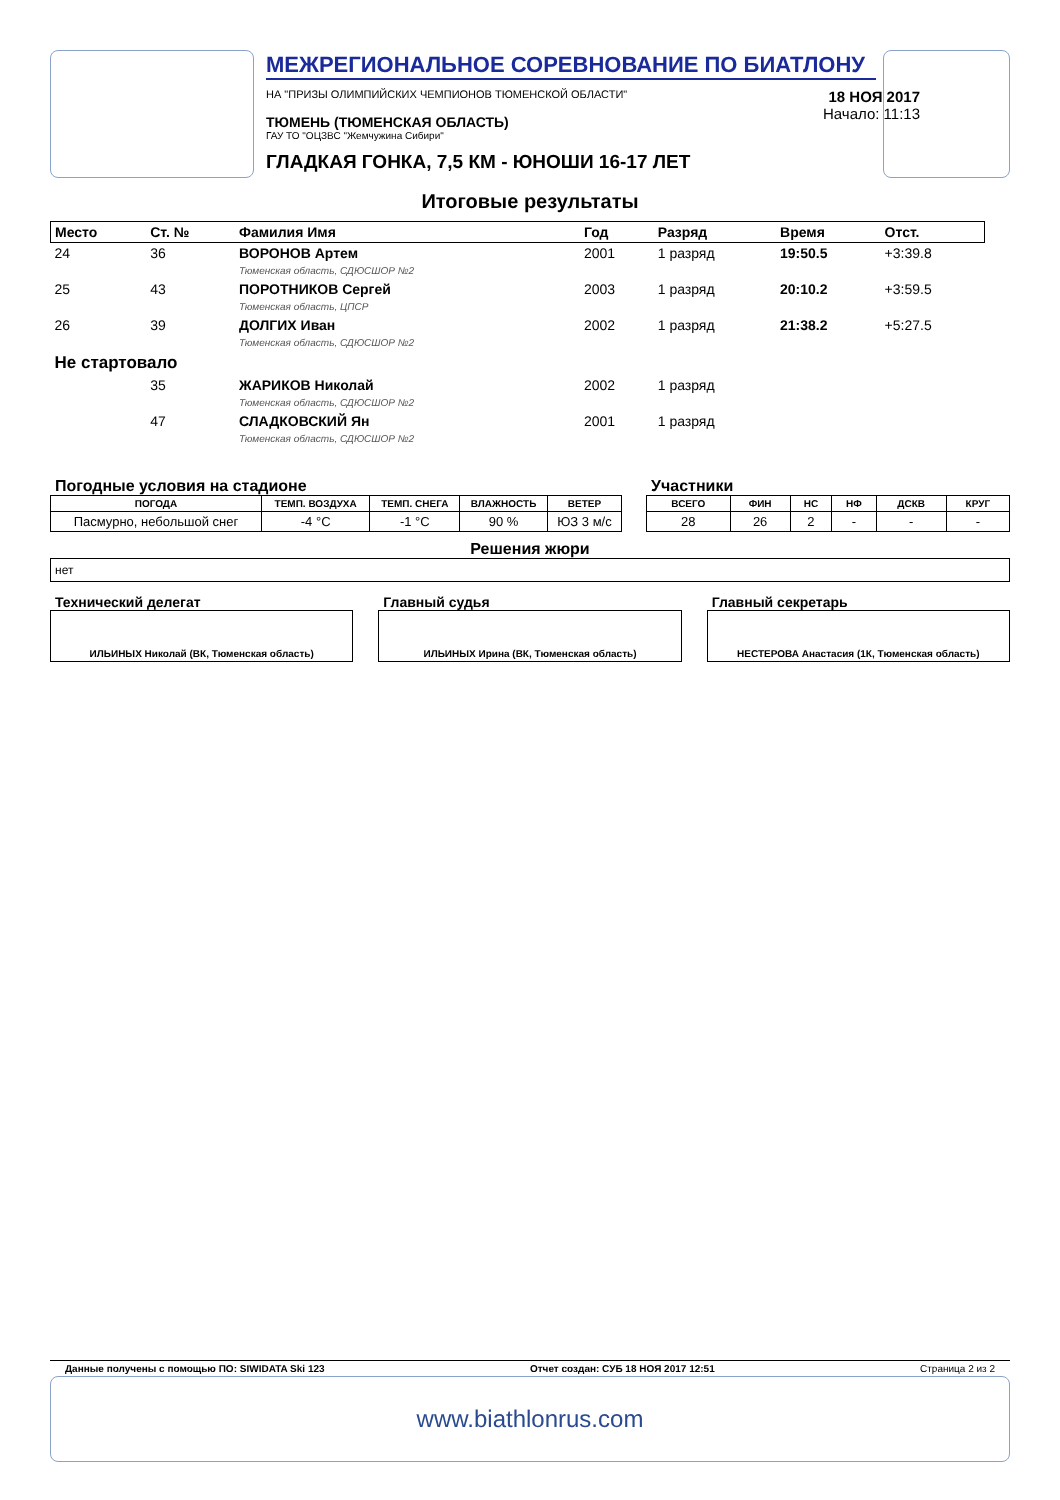МЕЖРЕГИОНАЛЬНОЕ СОРЕВНОВАНИЕ ПО БИАТЛОНУ
НА "ПРИЗЫ ОЛИМПИЙСКИХ ЧЕМПИОНОВ ТЮМЕНСКОЙ ОБЛАСТИ"
ТЮМЕНЬ (ТЮМЕНСКАЯ ОБЛАСТЬ)
ГАУ ТО "ОЦЗВС "Жемчужина Сибири"
ГЛАДКАЯ ГОНКА, 7,5 КМ - ЮНОШИ 16-17 ЛЕТ
18 НОЯ 2017
Начало: 11:13
Итоговые результаты
| Место | Ст. № | Фамилия Имя | Год | Разряд | Время | Отст. |
| 24 | 36 | ВОРОНОВ Артем Тюменская область, СДЮСШОР №2 | 2001 | 1 разряд | 19:50.5 | +3:39.8 |
| 25 | 43 | ПОРОТНИКОВ Сергей Тюменская область, ЦПСР | 2003 | 1 разряд | 20:10.2 | +3:59.5 |
| 26 | 39 | ДОЛГИХ Иван Тюменская область, СДЮСШОР №2 | 2002 | 1 разряд | 21:38.2 | +5:27.5 |
| Не стартовало | | | | | | |
| | 35 | ЖАРИКОВ Николай Тюменская область, СДЮСШОР №2 | 2002 | 1 разряд | | |
| | 47 | СЛАДКОВСКИЙ Ян Тюменская область, СДЮСШОР №2 | 2001 | 1 разряд | | |
Погодные условия на стадионе
| ПОГОДА | ТЕМП. ВОЗДУХА | ТЕМП. СНЕГА | ВЛАЖНОСТЬ | ВЕТЕР |
| --- | --- | --- | --- | --- |
| Пасмурно, небольшой снег | -4 °C | -1 °C | 90 % | ЮЗ 3 м/с |
Участники
| ВСЕГО | ФИН | НС | НФ | ДСКВ | КРУГ |
| --- | --- | --- | --- | --- | --- |
| 28 | 26 | 2 | - | - | - |
Решения жюри
нет
Технический делегат
ИЛЬИНЫХ Николай (ВК, Тюменская область)
Главный судья
ИЛЬИНЫХ Ирина (ВК, Тюменская область)
Главный секретарь
НЕСТЕРОВА Анастасия (1К, Тюменская область)
Данные получены с помощью ПО: SIWIDATA Ski 123 Отчет создан: СУБ 18 НОЯ 2017 12:51 Страница 2 из 2
www.biathlonrus.com